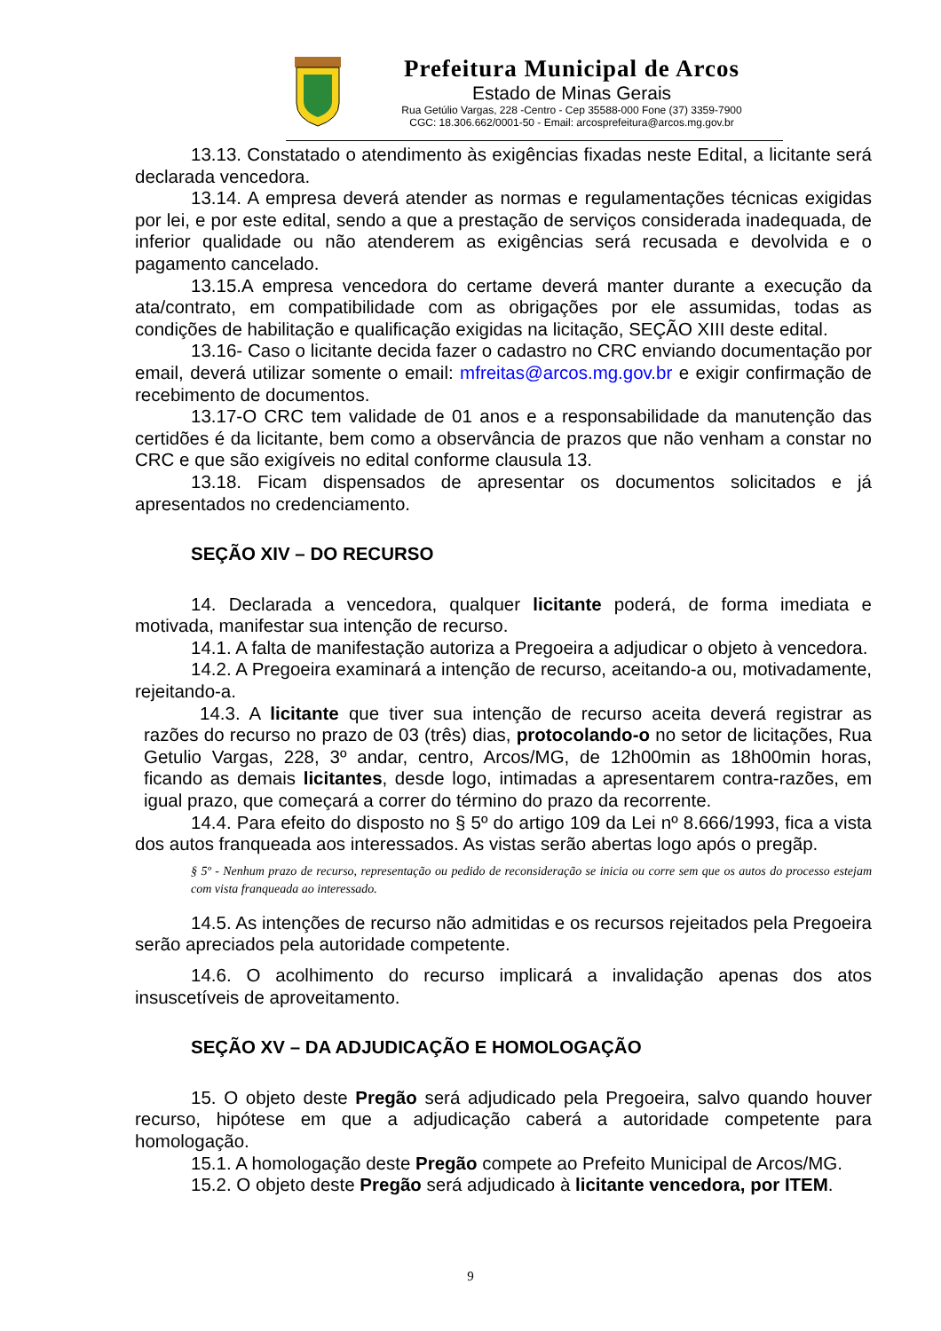Prefeitura Municipal de Arcos
Estado de Minas Gerais
Rua Getúlio Vargas, 228 -Centro - Cep 35588-000 Fone (37) 3359-7900
CGC: 18.306.662/0001-50 - Email: arcosprefeitura@arcos.mg.gov.br
13.13. Constatado o atendimento às exigências fixadas neste Edital, a licitante será declarada vencedora.
13.14. A empresa deverá atender as normas e regulamentações técnicas exigidas por lei, e por este edital, sendo a que a prestação de serviços considerada inadequada, de inferior qualidade ou não atenderem as exigências será recusada e devolvida e o pagamento cancelado.
13.15.A empresa vencedora do certame deverá manter durante a execução da ata/contrato, em compatibilidade com as obrigações por ele assumidas, todas as condições de habilitação e qualificação exigidas na licitação, SEÇÃO XIII deste edital.
13.16- Caso o licitante decida fazer o cadastro no CRC enviando documentação por email, deverá utilizar somente o email: mfreitas@arcos.mg.gov.br e exigir confirmação de recebimento de documentos.
13.17-O CRC tem validade de 01 anos e a responsabilidade da manutenção das certidões é da licitante, bem como a observância de prazos que não venham a constar no CRC e que são exigíveis no edital conforme clausula 13.
13.18. Ficam dispensados de apresentar os documentos solicitados e já apresentados no credenciamento.
SEÇÃO XIV – DO RECURSO
14. Declarada a vencedora, qualquer licitante poderá, de forma imediata e motivada, manifestar sua intenção de recurso.
14.1. A falta de manifestação autoriza a Pregoeira a adjudicar o objeto à vencedora.
14.2. A Pregoeira examinará a intenção de recurso, aceitando-a ou, motivadamente, rejeitando-a.
14.3. A licitante que tiver sua intenção de recurso aceita deverá registrar as razões do recurso no prazo de 03 (três) dias, protocolando-o no setor de licitações, Rua Getulio Vargas, 228, 3º andar, centro, Arcos/MG, de 12h00min as 18h00min horas, ficando as demais licitantes, desde logo, intimadas a apresentarem contra-razões, em igual prazo, que começará a correr do término do prazo da recorrente.
14.4. Para efeito do disposto no § 5º do artigo 109 da Lei nº 8.666/1993, fica a vista dos autos franqueada aos interessados. As vistas serão abertas logo após o pregãp.
§ 5º - Nenhum prazo de recurso, representação ou pedido de reconsideração se inicia ou corre sem que os autos do processo estejam com vista franqueada ao interessado.
14.5. As intenções de recurso não admitidas e os recursos rejeitados pela Pregoeira serão apreciados pela autoridade competente.
14.6. O acolhimento do recurso implicará a invalidação apenas dos atos insuscetíveis de aproveitamento.
SEÇÃO XV – DA ADJUDICAÇÃO E HOMOLOGAÇÃO
15. O objeto deste Pregão será adjudicado pela Pregoeira, salvo quando houver recurso, hipótese em que a adjudicação caberá a autoridade competente para homologação.
15.1. A homologação deste Pregão compete ao Prefeito Municipal de Arcos/MG.
15.2. O objeto deste Pregão será adjudicado à licitante vencedora, por ITEM.
9